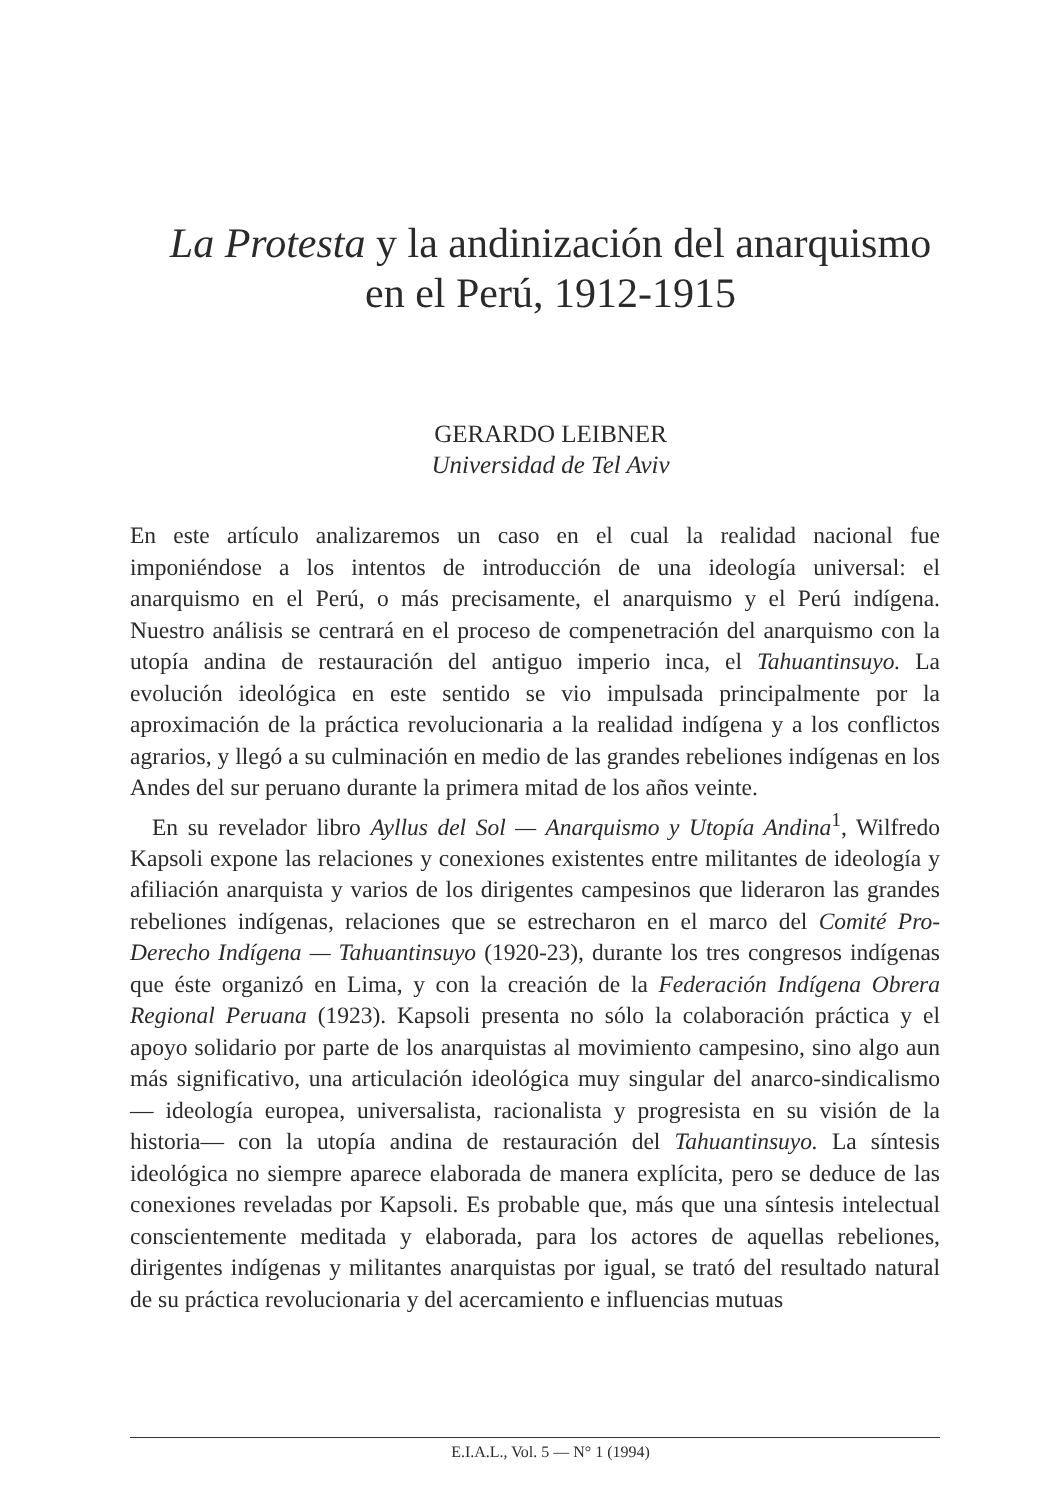La Protesta y la andinización del anarquismo
en el Perú, 1912-1915
GERARDO LEIBNER
Universidad de Tel Aviv
En este artículo analizaremos un caso en el cual la realidad nacional fue imponiéndose a los intentos de introducción de una ideología universal: el anarquismo en el Perú, o más precisamente, el anarquismo y el Perú indígena. Nuestro análisis se centrará en el proceso de compenetración del anarquismo con la utopía andina de restauración del antiguo imperio inca, el Tahuantinsuyo. La evolución ideológica en este sentido se vio impulsada principalmente por la aproximación de la práctica revolucionaria a la realidad indígena y a los conflictos agrarios, y llegó a su culminación en medio de las grandes rebeliones indígenas en los Andes del sur peruano durante la primera mitad de los años veinte.
En su revelador libro Ayllus del Sol — Anarquismo y Utopía Andina<sup>1</sup>, Wilfredo Kapsoli expone las relaciones y conexiones existentes entre militantes de ideología y afiliación anarquista y varios de los dirigentes campesinos que lideraron las grandes rebeliones indígenas, relaciones que se estrecharon en el marco del Comité Pro-Derecho Indígena — Tahuantinsuyo (1920-23), durante los tres congresos indígenas que éste organizó en Lima, y con la creación de la Federación Indígena Obrera Regional Peruana (1923). Kapsoli presenta no sólo la colaboración práctica y el apoyo solidario por parte de los anarquistas al movimiento campesino, sino algo aun más significativo, una articulación ideológica muy singular del anarco-sindicalismo — ideología europea, universalista, racionalista y progresista en su visión de la historia— con la utopía andina de restauración del Tahuantinsuyo. La síntesis ideológica no siempre aparece elaborada de manera explícita, pero se deduce de las conexiones reveladas por Kapsoli. Es probable que, más que una síntesis intelectual conscientemente meditada y elaborada, para los actores de aquellas rebeliones, dirigentes indígenas y militantes anarquistas por igual, se trató del resultado natural de su práctica revolucionaria y del acercamiento e influencias mutuas
E.I.A.L., Vol. 5 — N° 1 (1994)